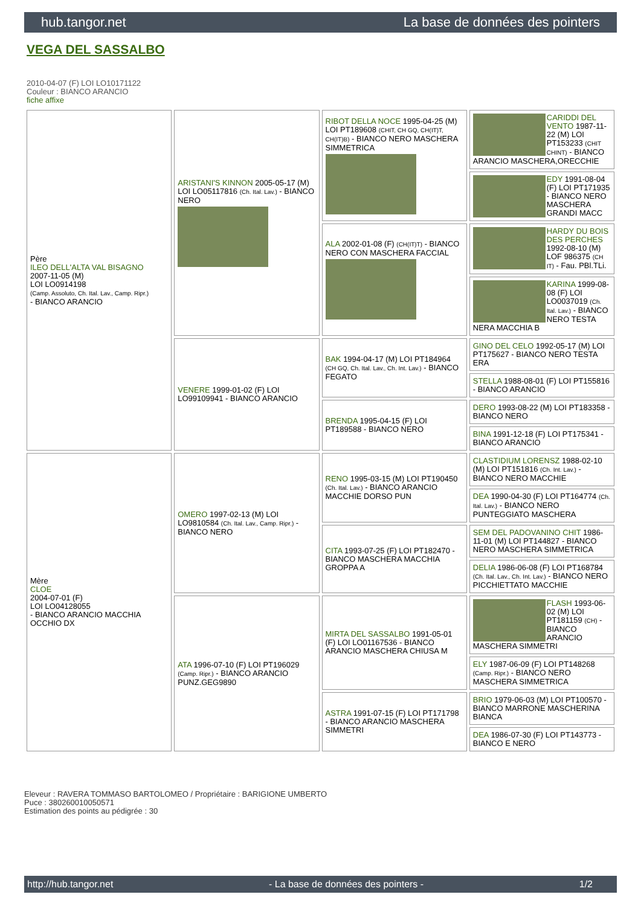hub.tangor.net La base de données des pointers
VEGA DEL SASSALBO
2010-04-07 (F) LOI LO10171122
Couleur : BIANCO ARANCIO
fiche affixe
| Père ILEO DELL'ALTA VAL BISAGNO 2007-11-05 (M) LOI LO0914198 (Camp. Assoluto, Ch. Ital. Lav., Camp. Ripr.) - BIANCO ARANCIO | ARISTANI'S KINNON 2005-05-17 (M) LOI LO05117816 (Ch. Ital. Lav.) - BIANCO NERO | RIBOT DELLA NOCE 1995-04-25 (M) LOI PT189608 (CHIT, CH GQ, CH(IT)T, CH(IT)B) - BIANCO NERO MASCHERA SIMMETRICA | CARIDDI DEL VENTO 1987-11-22 (M) LOI PT153233 (CHIT CHINT) - BIANCO ARANCIO MASCHERA,ORECCHIE |
| | | | EDY 1991-08-04 (F) LOI PT171935 - BIANCO NERO MASCHERA GRANDI MACC |
| | | ALA 2002-01-08 (F) (CH(IT)T) - BIANCO NERO CON MASCHERA FACCIAL | HARDY DU BOIS DES PERCHES 1992-08-10 (M) LOF 986375 (CH IT) - Fau. PBl.TLi. |
| | | | KARINA 1999-08-08 (F) LOI LO0037019 (Ch. Ital. Lav.) - BIANCO NERO TESTA NERA MACCHIA B |
| | VENERE 1999-01-02 (F) LOI LO99109941 - BIANCO ARANCIO | BAK 1994-04-17 (M) LOI PT184964 (CH GQ, Ch. Ital. Lav., Ch. Int. Lav.) - BIANCO FEGATO | GINO DEL CELO 1992-05-17 (M) LOI PT175627 - BIANCO NERO TESTA ERA |
| | | | STELLA 1988-08-01 (F) LOI PT155816 - BIANCO ARANCIO |
| | | BRENDA 1995-04-15 (F) LOI PT189588 - BIANCO NERO | DERO 1993-08-22 (M) LOI PT183358 - BIANCO NERO |
| | | | BINA 1991-12-18 (F) LOI PT175341 - BIANCO ARANCIO |
| Mère CLOE 2004-07-01 (F) LOI LO04128055 - BIANCO ARANCIO MACCHIA OCCHIO DX | OMERO 1997-02-13 (M) LOI LO9810584 (Ch. Ital. Lav., Camp. Ripr.) - BIANCO NERO | RENO 1995-03-15 (M) LOI PT190450 (Ch. Ital. Lav.) - BIANCO ARANCIO MACCHIE DORSO PUN | CLASTIDIUM LORENSZ 1988-02-10 (M) LOI PT151816 (Ch. Int. Lav.) - BIANCO NERO MACCHIE |
| | | | DEA 1990-04-30 (F) LOI PT164774 (Ch. Ital. Lav.) - BIANCO NERO PUNTEGGIATO MASCHERA |
| | | CITA 1993-07-25 (F) LOI PT182470 - BIANCO MASCHERA MACCHIA GROPPA A | SEM DEL PADOVANINO CHIT 1986-11-01 (M) LOI PT144827 - BIANCO NERO MASCHERA SIMMETRICA |
| | | | DELIA 1986-06-08 (F) LOI PT168784 (Ch. Ital. Lav., Ch. Int. Lav.) - BIANCO NERO PICCHIETTATO MACCHIE |
| | ATA 1996-07-10 (F) LOI PT196029 (Camp. Ripr.) - BIANCO ARANCIO PUNZ.GEG9890 | MIRTA DEL SASSALBO 1991-05-01 (F) LOI LO01167536 - BIANCO ARANCIO MASCHERA CHIUSA M | FLASH 1993-06-02 (M) LOI PT181159 (CH) - BIANCO ARANCIO MASCHERA SIMMETRI |
| | | | ELY 1987-06-09 (F) LOI PT148268 (Camp. Ripr.) - BIANCO NERO MASCHERA SIMMETRICA |
| | | ASTRA 1991-07-15 (F) LOI PT171798 - BIANCO ARANCIO MASCHERA SIMMETRI | BRIO 1979-06-03 (M) LOI PT100570 - BIANCO MARRONE MASCHERINA BIANCA |
| | | | DEA 1986-07-30 (F) LOI PT143773 - BIANCO E NERO |
Eleveur : RAVERA TOMMASO BARTOLOMEO / Propriétaire : BARIGIONE UMBERTO
Puce : 380260010050571
Estimation des points au pédigrée : 30
http://hub.tangor.net - La base de données des pointers - 1/2